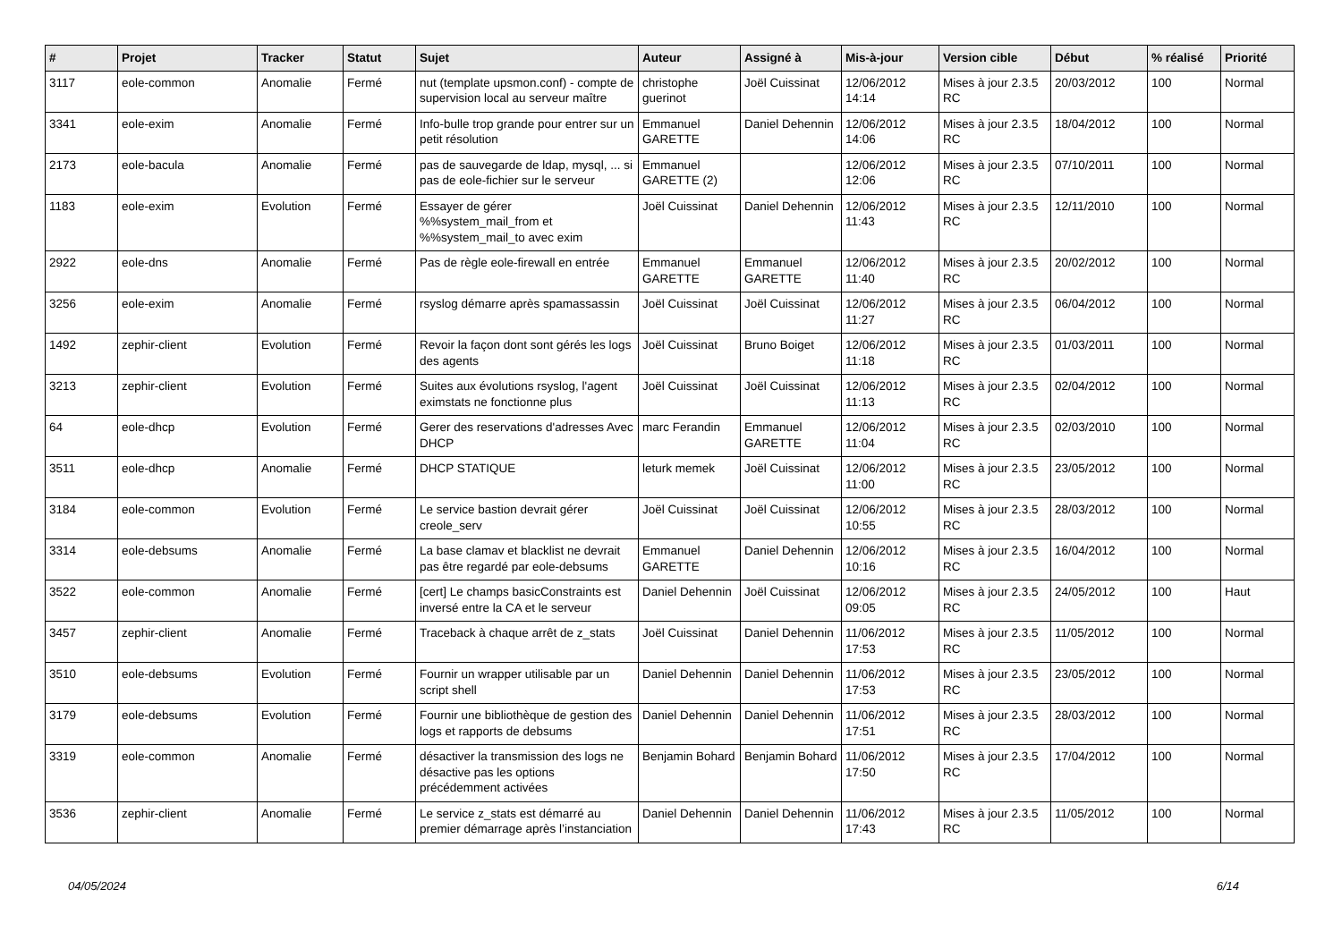| # | Projet | Tracker | Statut | Sujet | Auteur | Assigné à | Mis-à-jour | Version cible | Début | % réalisé | Priorité |
| --- | --- | --- | --- | --- | --- | --- | --- | --- | --- | --- | --- |
| 3117 | eole-common | Anomalie | Fermé | nut (template upsmon.conf) - compte de supervision local au serveur maître | christophe guerinot | Joël Cuissinat | 12/06/2012 14:14 | Mises à jour 2.3.5 RC | 20/03/2012 | 100 | Normal |
| 3341 | eole-exim | Anomalie | Fermé | Info-bulle trop grande pour entrer sur un petit résolution | Emmanuel GARETTE | Daniel Dehennin | 12/06/2012 14:06 | Mises à jour 2.3.5 RC | 18/04/2012 | 100 | Normal |
| 2173 | eole-bacula | Anomalie | Fermé | pas de sauvegarde de ldap, mysql, ... si pas de eole-fichier sur le serveur | Emmanuel GARETTE (2) | | 12/06/2012 12:06 | Mises à jour 2.3.5 RC | 07/10/2011 | 100 | Normal |
| 1183 | eole-exim | Evolution | Fermé | Essayer de gérer %%system_mail_from et %%system_mail_to avec exim | Joël Cuissinat | Daniel Dehennin | 12/06/2012 11:43 | Mises à jour 2.3.5 RC | 12/11/2010 | 100 | Normal |
| 2922 | eole-dns | Anomalie | Fermé | Pas de règle eole-firewall en entrée | Emmanuel GARETTE | Emmanuel GARETTE | 12/06/2012 11:40 | Mises à jour 2.3.5 RC | 20/02/2012 | 100 | Normal |
| 3256 | eole-exim | Anomalie | Fermé | rsyslog démarre après spamassassin | Joël Cuissinat | Joël Cuissinat | 12/06/2012 11:27 | Mises à jour 2.3.5 RC | 06/04/2012 | 100 | Normal |
| 1492 | zephir-client | Evolution | Fermé | Revoir la façon dont sont gérés les logs des agents | Joël Cuissinat | Bruno Boiget | 12/06/2012 11:18 | Mises à jour 2.3.5 RC | 01/03/2011 | 100 | Normal |
| 3213 | zephir-client | Evolution | Fermé | Suites aux évolutions rsyslog, l'agent eximstats ne fonctionne plus | Joël Cuissinat | Joël Cuissinat | 12/06/2012 11:13 | Mises à jour 2.3.5 RC | 02/04/2012 | 100 | Normal |
| 64 | eole-dhcp | Evolution | Fermé | Gerer des reservations d'adresses Avec DHCP | marc Ferandin | Emmanuel GARETTE | 12/06/2012 11:04 | Mises à jour 2.3.5 RC | 02/03/2010 | 100 | Normal |
| 3511 | eole-dhcp | Anomalie | Fermé | DHCP STATIQUE | leturk memek | Joël Cuissinat | 12/06/2012 11:00 | Mises à jour 2.3.5 RC | 23/05/2012 | 100 | Normal |
| 3184 | eole-common | Evolution | Fermé | Le service bastion devrait gérer creole_serv | Joël Cuissinat | Joël Cuissinat | 12/06/2012 10:55 | Mises à jour 2.3.5 RC | 28/03/2012 | 100 | Normal |
| 3314 | eole-debsums | Anomalie | Fermé | La base clamav et blacklist ne devrait pas être regardé par eole-debsums | Emmanuel GARETTE | Daniel Dehennin | 12/06/2012 10:16 | Mises à jour 2.3.5 RC | 16/04/2012 | 100 | Normal |
| 3522 | eole-common | Anomalie | Fermé | [cert] Le champs basicConstraints est inversé entre la CA et le serveur | Daniel Dehennin | Joël Cuissinat | 12/06/2012 09:05 | Mises à jour 2.3.5 RC | 24/05/2012 | 100 | Haut |
| 3457 | zephir-client | Anomalie | Fermé | Traceback à chaque arrêt de z_stats | Joël Cuissinat | Daniel Dehennin | 11/06/2012 17:53 | Mises à jour 2.3.5 RC | 11/05/2012 | 100 | Normal |
| 3510 | eole-debsums | Evolution | Fermé | Fournir un wrapper utilisable par un script shell | Daniel Dehennin | Daniel Dehennin | 11/06/2012 17:53 | Mises à jour 2.3.5 RC | 23/05/2012 | 100 | Normal |
| 3179 | eole-debsums | Evolution | Fermé | Fournir une bibliothèque de gestion des logs et rapports de debsums | Daniel Dehennin | Daniel Dehennin | 11/06/2012 17:51 | Mises à jour 2.3.5 RC | 28/03/2012 | 100 | Normal |
| 3319 | eole-common | Anomalie | Fermé | désactiver la transmission des logs ne désactive pas les options précédemment activées | Benjamin Bohard | Benjamin Bohard | 11/06/2012 17:50 | Mises à jour 2.3.5 RC | 17/04/2012 | 100 | Normal |
| 3536 | zephir-client | Anomalie | Fermé | Le service z_stats est démarré au premier démarrage après l’instanciation | Daniel Dehennin | Daniel Dehennin | 11/06/2012 17:43 | Mises à jour 2.3.5 RC | 11/05/2012 | 100 | Normal |
04/05/2024 6/14